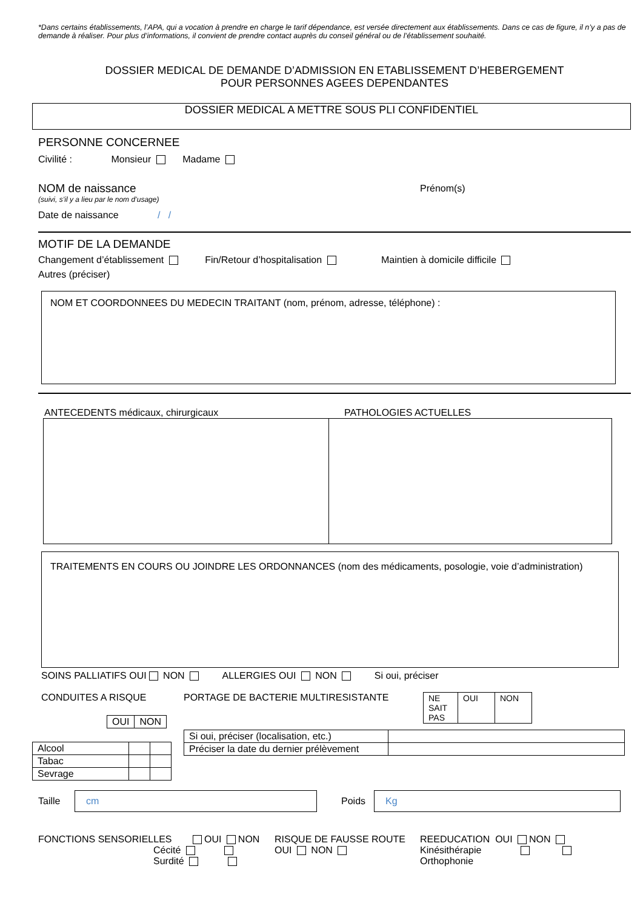*Dans certains établissements, l’APA, qui a vocation à prendre en charge le tarif dépendance, est versée directement aux établissements. Dans ce cas de figure, il n’y a pas de demande à réaliser. Pour plus d’informations, il convient de prendre contact auprès du conseil général ou de l’établissement souhaité.
DOSSIER MEDICAL DE DEMANDE D’ADMISSION EN ETABLISSEMENT D’HEBERGEMENT
POUR PERSONNES AGEES DEPENDANTES
DOSSIER MEDICAL A METTRE SOUS PLI CONFIDENTIEL
PERSONNE CONCERNEE
Civilité : Monsieur Madame
NOM de naissance Prénom(s)
(suivi, s’il y a lieu par le nom d’usage)
Date de naissance / /
MOTIF DE LA DEMANDE
Changement d’établissement Fin/Retour d’hospitalisation Maintien à domicile difficile
Autres (préciser)
NOM ET COORDONNEES DU MEDECIN TRAITANT (nom, prénom, adresse, téléphone) :
ANTECEDENTS médicaux, chirurgicaux PATHOLOGIES ACTUELLES
TRAITEMENTS EN COURS OU JOINDRE LES ORDONNANCES (nom des médicaments, posologie, voie d’administration)
SOINS PALLIATIFS OUI NON ALLERGIES OUI NON Si oui, préciser
CONDUITES A RISQUE
| OUI | NON |
| Alcool | | |
| Tabac | | |
| Sevrage | | |
PORTAGE DE BACTERIE MULTIRESISTANTE
| NE SAIT PAS | OUI | NON |
| Si oui, préciser (localisation, etc.) | |
| Préciser la date du dernier prélèvement | |
Taille
cm
Poids
Kg
FONCTIONS SENSORIELLES OUI NON
Cécité
Surdité
RISQUE DE FAUSSE ROUTE
OUI NON
REEDUCATION OUI NON
Kinésithérapie
Orthophonie